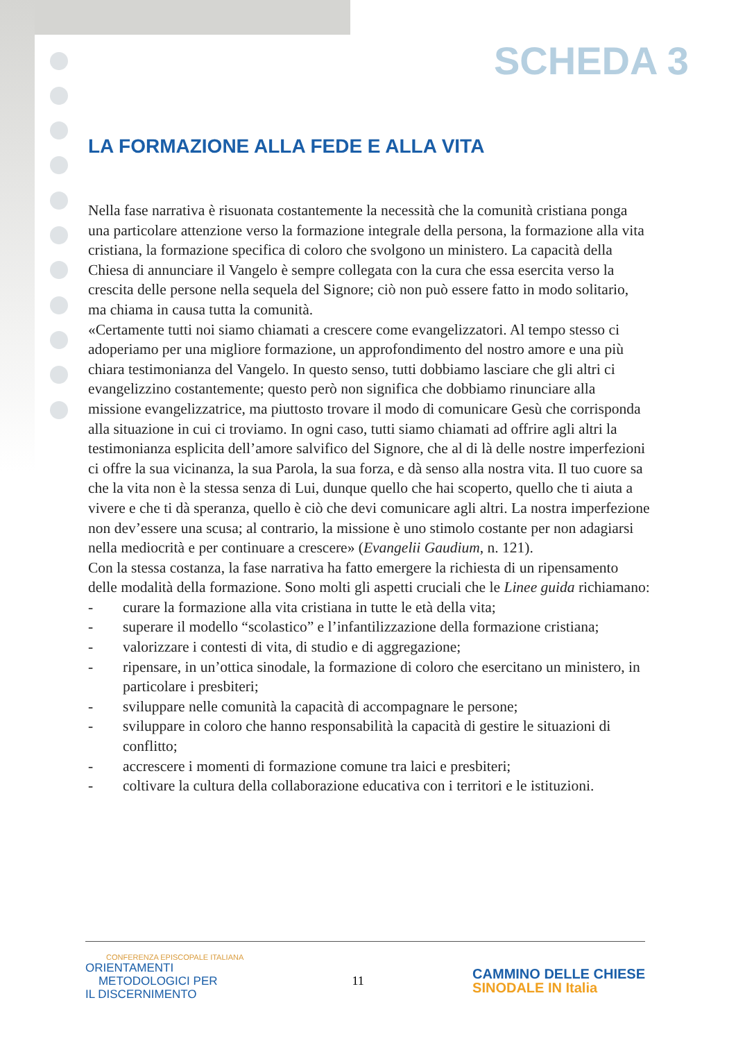SCHEDA 3
LA FORMAZIONE ALLA FEDE E ALLA VITA
Nella fase narrativa è risuonata costantemente la necessità che la comunità cristiana ponga una particolare attenzione verso la formazione integrale della persona, la formazione alla vita cristiana, la formazione specifica di coloro che svolgono un ministero. La capacità della Chiesa di annunciare il Vangelo è sempre collegata con la cura che essa esercita verso la crescita delle persone nella sequela del Signore; ciò non può essere fatto in modo solitario, ma chiama in causa tutta la comunità.
«Certamente tutti noi siamo chiamati a crescere come evangelizzatori. Al tempo stesso ci adoperiamo per una migliore formazione, un approfondimento del nostro amore e una più chiara testimonianza del Vangelo. In questo senso, tutti dobbiamo lasciare che gli altri ci evangelizzino costantemente; questo però non significa che dobbiamo rinunciare alla missione evangelizzatrice, ma piuttosto trovare il modo di comunicare Gesù che corrisponda alla situazione in cui ci troviamo. In ogni caso, tutti siamo chiamati ad offrire agli altri la testimonianza esplicita dell’amore salvifico del Signore, che al di là delle nostre imperfezioni ci offre la sua vicinanza, la sua Parola, la sua forza, e dà senso alla nostra vita. Il tuo cuore sa che la vita non è la stessa senza di Lui, dunque quello che hai scoperto, quello che ti aiuta a vivere e che ti dà speranza, quello è ciò che devi comunicare agli altri. La nostra imperfezione non dev’essere una scusa; al contrario, la missione è uno stimolo costante per non adagiarsi nella mediocrità e per continuare a crescere» (Evangelii Gaudium, n. 121).
Con la stessa costanza, la fase narrativa ha fatto emergere la richiesta di un ripensamento delle modalità della formazione. Sono molti gli aspetti cruciali che le Linee guida richiamano:
- curare la formazione alla vita cristiana in tutte le età della vita;
- superare il modello “scolastico” e l’infantilizzazione della formazione cristiana;
- valorizzare i contesti di vita, di studio e di aggregazione;
- ripensare, in un’ottica sinodale, la formazione di coloro che esercitano un ministero, in particolare i presbiteri;
- sviluppare nelle comunità la capacità di accompagnare le persone;
- sviluppare in coloro che hanno responsabilità la capacità di gestire le situazioni di conflitto;
- accrescere i momenti di formazione comune tra laici e presbiteri;
- coltivare la cultura della collaborazione educativa con i territori e le istituzioni.
CONFERENZA EPISCOPALE ITALIANA
ORIENTAMENTI
METODOLOGICI PER
IL DISCERNIMENTO
11
CAMMINO DELLE CHIESE
SINODALE IN Italia